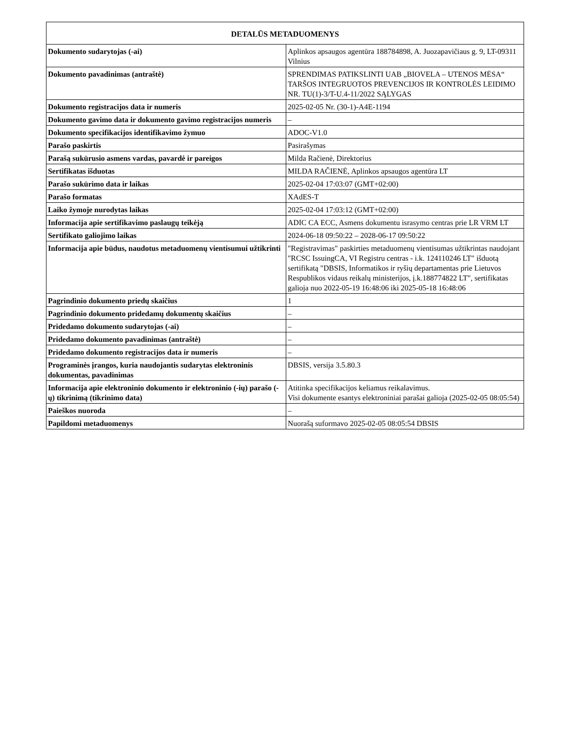| DETALŪS METADUOMENYS | |
| --- | --- |
| Dokumento sudarytojas (-ai) | Aplinkos apsaugos agentūra 188784898, A. Juozapavičiaus g. 9, LT-09311 Vilnius |
| Dokumento pavadinimas (antraštė) | SPRENDIMAS PATIKSLINTI UAB „BIOVELA – UTENOS MĖSA“ TARŠOS INTEGRUOTOS PREVENCIJOS IR KONTROLĖS LEIDIMO NR. TU(1)-3/T-U.4-11/2022 SĄLYGAS |
| Dokumento registracijos data ir numeris | 2025-02-05 Nr. (30-1)-A4E-1194 |
| Dokumento gavimo data ir dokumento gavimo registracijos numeris | – |
| Dokumento specifikacijos identifikavimo žymuo | ADOC-V1.0 |
| Parašo paskirtis | Pasirašymas |
| Parašą sukūrusio asmens vardas, pavardė ir pareigos | Milda Račienė, Direktorius |
| Sertifikatas išduotas | MILDA RAČIENĖ, Aplinkos apsaugos agentūra LT |
| Parašo sukūrimo data ir laikas | 2025-02-04 17:03:07 (GMT+02:00) |
| Parašo formatas | XAdES-T |
| Laiko žymoje nurodytas laikas | 2025-02-04 17:03:12 (GMT+02:00) |
| Informacija apie sertifikavimo paslaugų teikėją | ADIC CA ECC, Asmens dokumentu israsymo centras prie LR VRM LT |
| Sertifikato galiojimo laikas | 2024-06-18 09:50:22 – 2028-06-17 09:50:22 |
| Informacija apie būdus, naudotus metaduomenų vientisumui užtikrinti | "Registravimas" paskirties metaduomenų vientisumas užtikrintas naudojant "RCSC IssuingCA, VI Registru centras - i.k. 124110246 LT" išduotą sertifikatą "DBSIS, Informatikos ir ryšių departamentas prie Lietuvos Respublikos vidaus reikalų ministerijos, į.k.188774822 LT", sertifikatas galioja nuo 2022-05-19 16:48:06 iki 2025-05-18 16:48:06 |
| Pagrindinio dokumento priedų skaičius | 1 |
| Pagrindinio dokumento pridedamų dokumentų skaičius | – |
| Pridedamo dokumento sudarytojas (-ai) | – |
| Pridedamo dokumento pavadinimas (antraštė) | – |
| Pridedamo dokumento registracijos data ir numeris | – |
| Programinės įrangos, kuria naudojantis sudarytas elektroninis dokumentas, pavadinimas | DBSIS, versija 3.5.80.3 |
| Informacija apie elektroninio dokumento ir elektroninio (-ių) parašo (-ų) tikrinimą (tikrinimo data) | Atitinka specifikacijos keliamus reikalavimus. Visi dokumente esantys elektroniniai parašai galioja (2025-02-05 08:05:54) |
| Paieškos nuoroda | – |
| Papildomi metaduomenys | Nuorašą suformavo 2025-02-05 08:05:54 DBSIS |